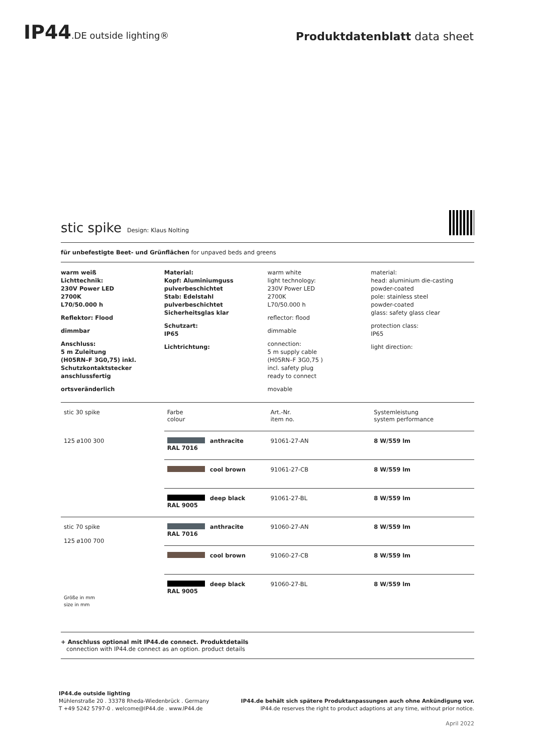IP44.DE outside lighting®
Produktdatenblatt data sheet
stic spike
Design: Klaus Nolting
für unbefestigte Beet- und Grünflächen for unpaved beds and greens
warm weiß
Lichttechnik:
230V Power LED
2700K
L70/50.000 h
Reflektor: Flood
dimmbar
Anschluss:
5 m Zuleitung
(H05RN–F 3G0,75) inkl.
Schutzkontaktstecker
anschlussfertig
ortsveränderlich
Material:
Kopf: Aluminiumguss
pulverbeschichtet
Stab: Edelstahl
pulverbeschichtet
Sicherheitsglas klar
Schutzart:
IP65
Lichtrichtung:
warm white
light technology:
230V Power LED
2700K
L70/50.000 h
reflector: flood
dimmable
connection:
5 m supply cable
(H05RN–F 3G0,75 )
incl. safety plug
ready to connect
movable
material:
head: aluminium die-casting
powder-coated
pole: stainless steel
powder-coated
glass: safety glass clear
protection class:
IP65
light direction:
| stic 30 spike | Farbe colour | Art.-Nr. item no. | Systemleistung system performance |
| 125 ø100 300 | anthracite RAL 7016 | 91061-27-AN | 8 W/559 lm |
| | cool brown | 91061-27-CB | 8 W/559 lm |
| | deep black RAL 9005 | 91061-27-BL | 8 W/559 lm |
| stic 70 spike 125 ø100 700 Größe in mm size in mm | anthracite RAL 7016 | 91060-27-AN | 8 W/559 lm |
| | cool brown | 91060-27-CB | 8 W/559 lm |
| | deep black RAL 9005 | 91060-27-BL | 8 W/559 lm |
+ Anschluss optional mit IP44.de connect. Produktdetails
connection with IP44.de connect as an option. product details
IP44.de outside lighting
Mühlenstraße 20 . 33378 Rheda-Wiedenbrück . Germany
T +49 5242 5797-0 . welcome@IP44.de . www.IP44.de
IP44.de behält sich spätere Produktanpassungen auch ohne Ankündigung vor.
IP44.de reserves the right to product adaptions at any time, without prior notice.
April 2022